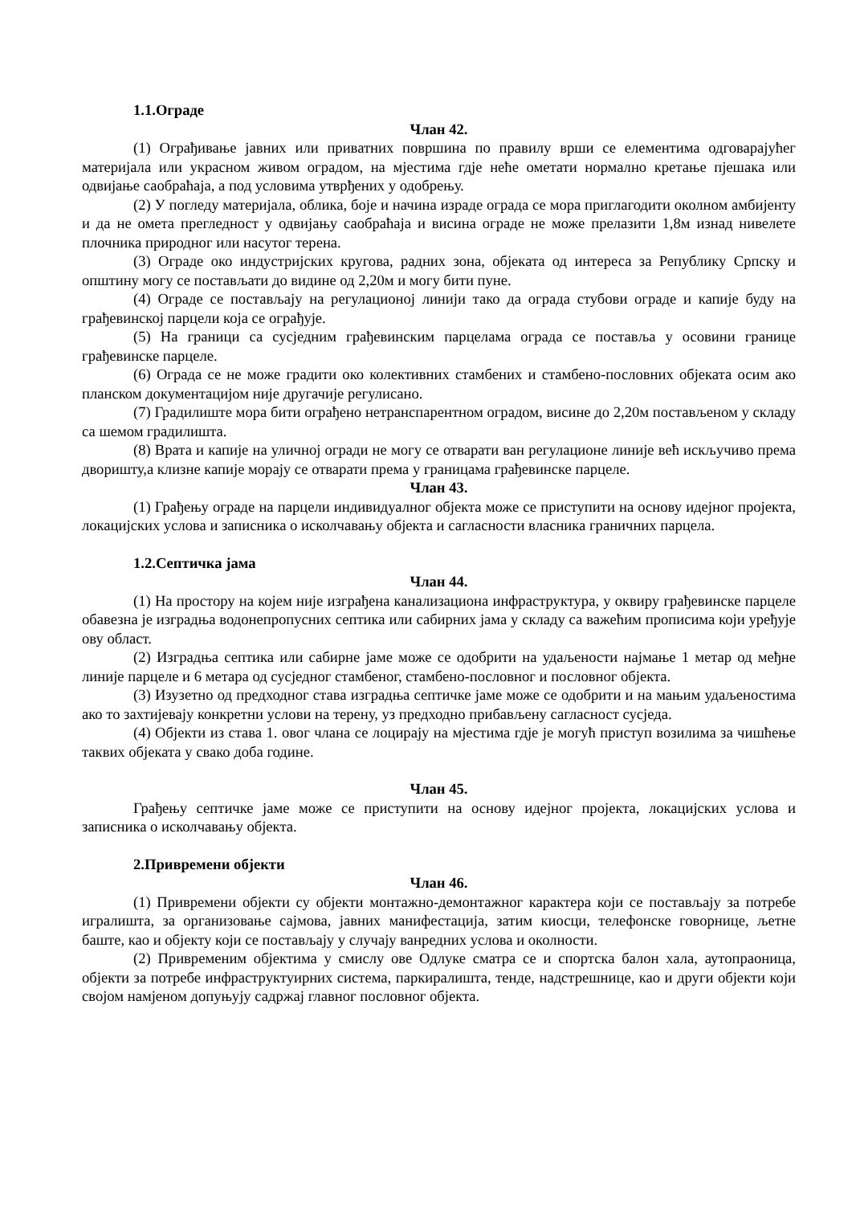1.1.Ограде
Члан 42.
(1) Ограђивање јавних или приватних површина по правилу врши се елементима одговарајућег материјала или украсном живом оградом, на мјестима гдје неће ометати нормално кретање пјешака или одвијање саобраћаја, а под условима утврђених у одобрењу.
(2) У погледу материјала, облика, боје и начина израде ограда се мора приглагодити околном амбијенту и да не омета прегледност у одвијању саобраћаја и висина ограде не може прелазити 1,8м изнад нивелете плочника природног или насутог терена.
(3) Ограде око индустријских кругова, радних зона, објеката од интереса за Републику Српску и општину могу се постављати до видине од 2,20м и могу бити пуне.
(4) Ограде се постављају на регулационој линији тако да ограда стубови ограде и капије буду на грађевинској парцели која се ограђује.
(5) На граници са сусједним грађевинским парцелама ограда се поставља у осовини границе грађевинске парцеле.
(6) Ограда се не може градити око колективних стамбених и стамбено-пословних објеката осим ако планском документацијом није другачије регулисано.
(7) Градилиште мора бити ограђено нетранспарентном оградом, висине до 2,20м постављеном у складу са шемом градилишта.
(8) Врата и капије на уличној огради не могу се отварати ван регулационе линије већ искључиво према дворишту,а клизне капије морају се отварати према у границама грађевинске парцеле.
Члан 43.
(1) Грађењу ограде на парцели индивидуалног објекта може се приступити на основу идејног пројекта, локацијских услова и записника о исколчавању објекта и сагласности власника граничних парцела.
1.2.Септичка јама
Члан 44.
(1) На простору на којем није изграђена канализациона инфраструктура, у оквиру грађевинске парцеле обавезна је изградња водонепропусних септика или сабирних јама у складу са важећим прописима који уређује ову област.
(2) Изградња септика или сабирне јаме може се одобрити на удаљености најмање 1 метар од међне линије парцеле и 6 метара од сусједног стамбеног, стамбено-пословног и пословног објекта.
(3) Изузетно од предходног става изградња септичке јаме може се одобрити и на мањим удаљеностима ако то захтијевају конкретни услови на терену, уз предходно прибављену сагласност сусједа.
(4) Објекти из става 1. овог члана се лоцирају на мјестима гдје је могућ приступ возилима за чишћење таквих објеката у свако доба године.
Члан 45.
Грађењу септичке јаме може се приступити на основу идејног пројекта, локацијских услова и записника о исколчавању објекта.
2.Привремени објекти
Члан 46.
(1) Привремени објекти су објекти монтажно-демонтажног карактера који се постављају за потребе игралишта, за организовање сајмова, јавних манифестација, затим киосци, телефонске говорнице, љетне баште, као и објекту који се постављају у случају ванредних услова и околности.
(2) Привременим објектима у смислу ове Одлуке сматра се и спортска балон хала, аутопраоница, објекти за потребе инфраструктуирних система, паркиралишта, тенде, надстрешнице, као и други објекти који својом намјеном допуњују садржај главног пословног објекта.